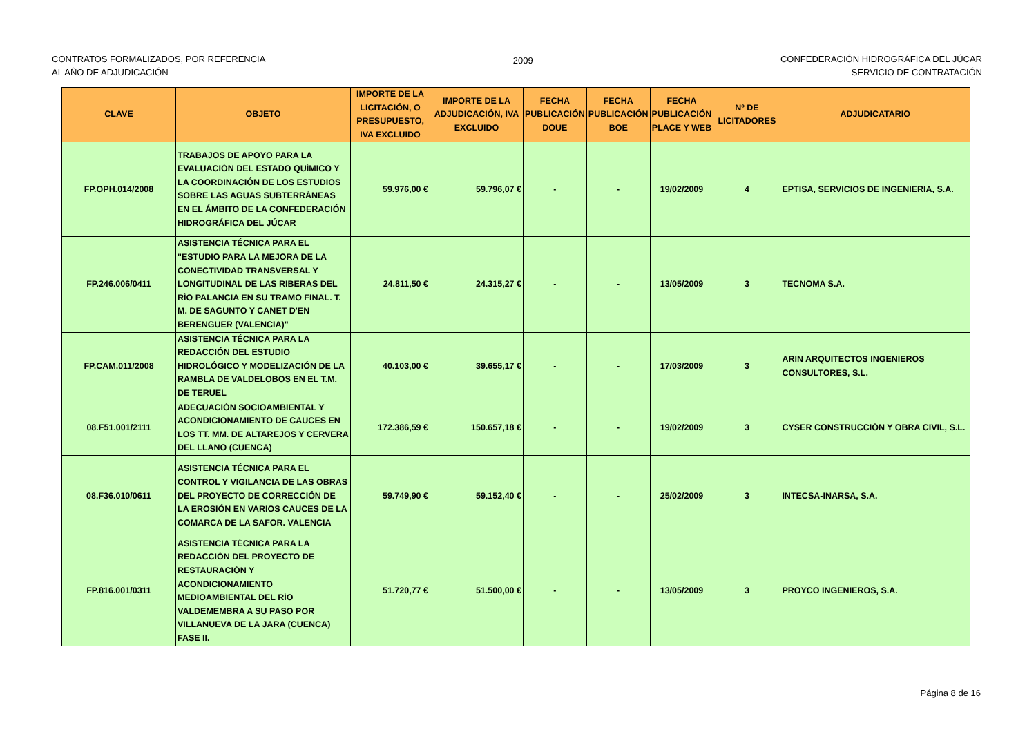CONTRATOS FORMALIZADOS, POR REFERENCIA
AL AÑO DE ADJUDICACIÓN
2009 CONFEDERACIÓN HIDROGRÁFICA DEL JÚCAR
SERVICIO DE CONTRATACIÓN
| CLAVE | OBJETO | IMPORTE DE LA LICITACIÓN, O PRESUPUESTO, IVA EXCLUIDO | IMPORTE DE LA ADJUDICACIÓN, IVA EXCLUIDO | FECHA PUBLICACIÓN DOUE | FECHA PUBLICACIÓN BOE | FECHA PUBLICACIÓN PLACE Y WEB | Nº DE LICITADORES | ADJUDICATARIO |
| --- | --- | --- | --- | --- | --- | --- | --- | --- |
| FP.OPH.014/2008 | TRABAJOS DE APOYO PARA LA EVALUACIÓN DEL ESTADO QUÍMICO Y LA COORDINACIÓN DE LOS ESTUDIOS SOBRE LAS AGUAS SUBTERRÁNEAS EN EL ÁMBITO DE LA CONFEDERACIÓN HIDROGRÁFICA DEL JÚCAR | 59.976,00 € | 59.796,07 € | - | - | 19/02/2009 | 4 | EPTISA, SERVICIOS DE INGENIERIA, S.A. |
| FP.246.006/0411 | ASISTENCIA TÉCNICA PARA EL "ESTUDIO PARA LA MEJORA DE LA CONECTIVIDAD TRANSVERSAL Y LONGITUDINAL DE LAS RIBERAS DEL RÍO PALANCIA EN SU TRAMO FINAL. T. M. DE SAGUNTO Y CANET D'EN BERENGUER (VALENCIA)" | 24.811,50 € | 24.315,27 € | - | - | 13/05/2009 | 3 | TECNOMA S.A. |
| FP.CAM.011/2008 | ASISTENCIA TÉCNICA PARA LA REDACCIÓN DEL ESTUDIO HIDROLÓGICO Y MODELIZACIÓN DE LA RAMBLA DE VALDELOBOS EN EL T.M. DE TERUEL | 40.103,00 € | 39.655,17 € | - | - | 17/03/2009 | 3 | ARIN ARQUITECTOS INGENIEROS CONSULTORES, S.L. |
| 08.F51.001/2111 | ADECUACIÓN SOCIOAMBIENTAL Y ACONDICIONAMIENTO DE CAUCES EN LOS TT. MM. DE ALTAREJOS Y CERVERA DEL LLANO (CUENCA) | 172.386,59 € | 150.657,18 € | - | - | 19/02/2009 | 3 | CYSER CONSTRUCCIÓN Y OBRA CIVIL, S.L. |
| 08.F36.010/0611 | ASISTENCIA TÉCNICA PARA EL CONTROL Y VIGILANCIA DE LAS OBRAS DEL PROYECTO DE CORRECCIÓN DE LA EROSIÓN EN VARIOS CAUCES DE LA COMARCA DE LA SAFOR. VALENCIA | 59.749,90 € | 59.152,40 € | - | - | 25/02/2009 | 3 | INTECSA-INARSA, S.A. |
| FP.816.001/0311 | ASISTENCIA TÉCNICA PARA LA REDACCIÓN DEL PROYECTO DE RESTAURACIÓN Y ACONDICIONAMIENTO MEDIOAMBIENTAL DEL RÍO VALDEMEMBRA A SU PASO POR VILLANUEVA DE LA JARA (CUENCA) FASE II. | 51.720,77 € | 51.500,00 € | - | - | 13/05/2009 | 3 | PROYCO INGENIEROS, S.A. |
Página 8 de 16